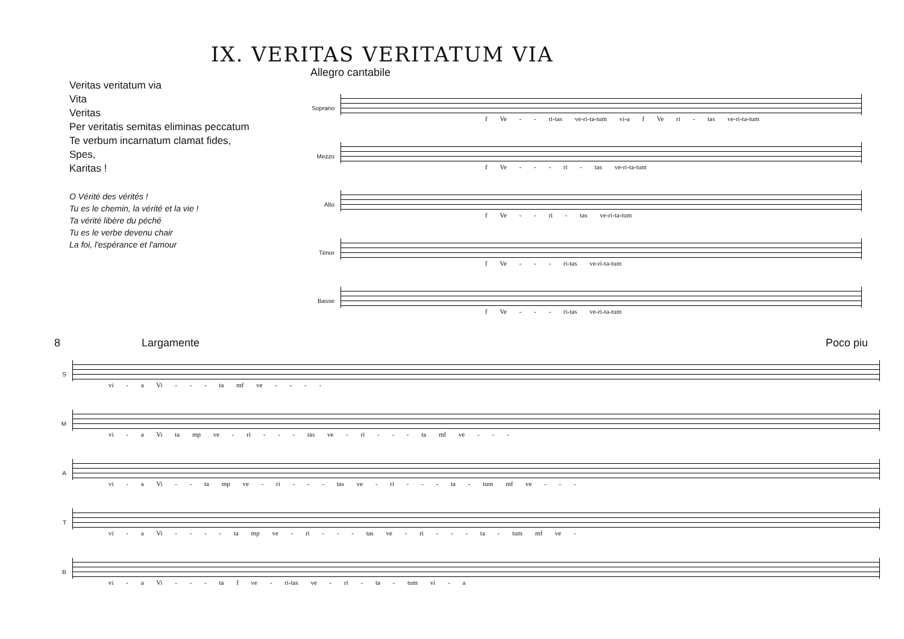IX. VERITAS VERITATUM VIA
Veritas veritatum via
Vita
Veritas
Per veritatis semitas eliminas peccatum
Te verbum incarnatum clamat fides,
Spes,
Karitas !
O Vérité des vérités !
Tu es le chemin, la vérité et la vie !
Ta vérité libère du péché
Tu es le verbe devenu chair
La foi, l'espérance et l'amour
Allegro cantabile
Soprano
f Ve - - ri-tas ve-ri-ta-tum vi-a f Ve ri - tas ve-ri-ta-tum
Mezzo
f Ve - - - ri - tas ve-ri-ta-tum
Alto f Ve - - ri - tas ve-ri-ta-tum
Ténor f Ve - - - ri-tas ve-ri-ta-tum
Basse f Ve - - - ri-tas ve-ri-ta-tum
8 Largamente Poco piu
S
vi - a Vi - - - ta mf ve - - - -
M
vi - a Vi ta mp ve - ri - - - tas ve - ri - - - ta mf ve - - -
A
vi - a Vi - - ta mp ve - ri - - - tas ve - ri - - - ta - tum mf ve - - -
T
vi - a Vi - - - - ta mp ve - ri - - - tas ve - ri - - - ta - tum mf ve -
B
vi - a Vi - - - ta f ve - ri-tas ve - ri - ta - tum vi - a